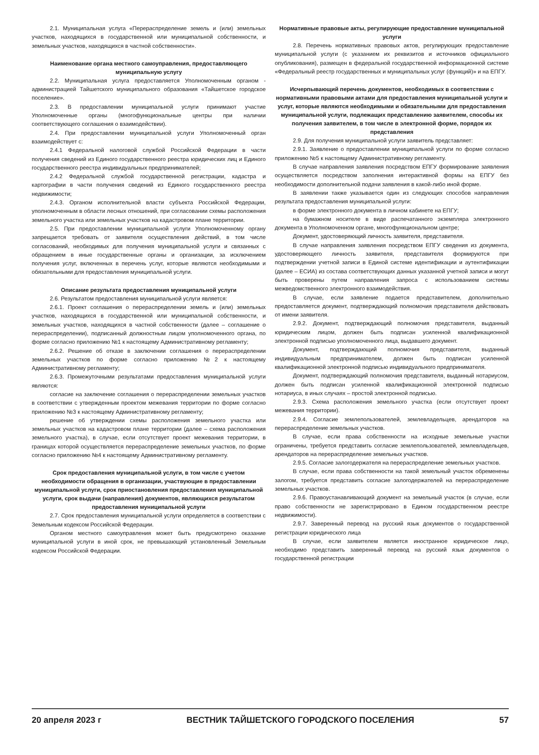2.1. Муниципальная услуга «Перераспределение земель и (или) земельных участков, находящихся в государственной или муниципальной собственности, и земельных участков, находящихся в частной собственности».
Наименование органа местного самоуправления, предоставляющего муниципальную услугу
2.2. Муниципальная услуга предоставляется Уполномоченным органом - администрацией Тайшетского муниципального образования «Тайшетское городское поселение».
2.3. В предоставлении муниципальной услуги принимают участие Уполномоченные органы (многофункциональные центры при наличии соответствующего соглашения о взаимодействии).
2.4. При предоставлении муниципальной услуги Уполномоченный орган взаимодействует с:
2.4.1 Федеральной налоговой службой Российской Федерации в части получения сведений из Единого государственного реестра юридических лиц и Единого государственного реестра индивидуальных предпринимателей;
2.4.2 Федеральной службой государственной регистрации, кадастра и картографии в части получения сведений из Единого государственного реестра недвижимости;
2.4.3. Органом исполнительной власти субъекта Российской Федерации, уполномоченным в области лесных отношений, при согласовании схемы расположения земельного участка или земельных участков на кадастровом плане территории.
2.5. При предоставлении муниципальной услуги Уполномоченному органу запрещается требовать от заявителя осуществления действий, в том числе согласований, необходимых для получения муниципальной услуги и связанных с обращением в иные государственные органы и организации, за исключением получения услуг, включенных в перечень услуг, которые являются необходимыми и обязательными для предоставления муниципальной услуги.
Описание результата предоставления муниципальной услуги
2.6. Результатом предоставления муниципальной услуги является:
2.6.1. Проект соглашения о перераспределении земель и (или) земельных участков, находящихся в государственной или муниципальной собственности, и земельных участков, находящихся в частной собственности (далее – соглашение о перераспределении), подписанный должностным лицом уполномоченного органа, по форме согласно приложению №1 к настоящему Административному регламенту;
2.6.2. Решение об отказе в заключении соглашения о перераспределении земельных участков по форме согласно приложению №2 к настоящему Административному регламенту;
2.6.3. Промежуточными результатами предоставления муниципальной услуги являются:
согласие на заключение соглашения о перераспределении земельных участков в соответствии с утвержденным проектом межевания территории по форме согласно приложению №3 к настоящему Административному регламенту;
решение об утверждении схемы расположения земельного участка или земельных участков на кадастровом плане территории (далее – схема расположения земельного участка), в случае, если отсутствует проект межевания территории, в границах которой осуществляется перераспределение земельных участков, по форме согласно приложению №4 к настоящему Административному регламенту.
Срок предоставления муниципальной услуги, в том числе с учетом необходимости обращения в организации, участвующие в предоставлении муниципальной услуги, срок приостановления предоставления муниципальной услуги, срок выдачи (направления) документов, являющихся результатом предоставления муниципальной услуги
2.7. Срок предоставления муниципальной услуги определяется в соответствии с Земельным кодексом Российской Федерации.
Органом местного самоуправления может быть предусмотрено оказание муниципальной услуги в иной срок, не превышающий установленный Земельным кодексом Российской Федерации.
Нормативные правовые акты, регулирующие предоставление муниципальной услуги
2.8. Перечень нормативных правовых актов, регулирующих предоставление муниципальной услуги (с указанием их реквизитов и источников официального опубликования), размещен в федеральной государственной информационной системе «Федеральный реестр государственных и муниципальных услуг (функций)» и на ЕПГУ.
Исчерпывающий перечень документов, необходимых в соответствии с нормативными правовыми актами для предоставления муниципальной услуги и услуг, которые являются необходимыми и обязательными для предоставления муниципальной услуги, подлежащих представлению заявителем, способы их получения заявителем, в том числе в электронной форме, порядок их представления
2.9. Для получения муниципальной услуги заявитель представляет:
2.9.1. Заявление о предоставлении муниципальной услуги по форме согласно приложению №5 к настоящему Административному регламенту.
В случае направления заявления посредством ЕПГУ формирование заявления осуществляется посредством заполнения интерактивной формы на ЕПГУ без необходимости дополнительной подачи заявления в какой-либо иной форме.
В заявлении также указывается один из следующих способов направления результата предоставления муниципальной услуги:
в форме электронного документа в личном кабинете на ЕПГУ;
на бумажном носителе в виде распечатанного экземпляра электронного документа в Уполномоченном органе, многофункциональном центре;
Документ, удостоверяющий личность заявителя, представителя.
В случае направления заявления посредством ЕПГУ сведения из документа, удостоверяющего личность заявителя, представителя формируются при подтверждении учетной записи в Единой системе идентификации и аутентификации (далее – ЕСИА) из состава соответствующих данных указанной учетной записи и могут быть проверены путем направления запроса с использованием системы межведомственного электронного взаимодействия.
В случае, если заявление подается представителем, дополнительно предоставляется документ, подтверждающий полномочия представителя действовать от имени заявителя.
2.9.2. Документ, подтверждающий полномочия представителя, выданный юридическим лицом, должен быть подписан усиленной квалификационной электронной подписью уполномоченного лица, выдавшего документ.
Документ, подтверждающий полномочия представителя, выданный индивидуальным предпринимателем, должен быть подписан усиленной квалификационной электронной подписью индивидуального предпринимателя.
Документ, подтверждающий полномочия представителя, выданный нотариусом, должен быть подписан усиленной квалификационной электронной подписью нотариуса, в иных случаях – простой электронной подписью.
2.9.3. Схема расположения земельного участка (если отсутствует проект межевания территории).
2.9.4. Согласие землепользователей, землевладельцев, арендаторов на перераспределение земельных участков.
В случае, если права собственности на исходные земельные участки ограничены, требуется представить согласие землепользователей, землевладельцев, арендаторов на перераспределение земельных участков.
2.9.5. Согласие залогодержателя на перераспределение земельных участков.
В случае, если права собственности на такой земельный участок обременены залогом, требуется представить согласие залогодержателей на перераспределение земельных участков.
2.9.6. Правоустанавливающий документ на земельный участок (в случае, если право собственности не зарегистрировано в Едином государственном реестре недвижимости).
2.9.7. Заверенный перевод на русский язык документов о государственной регистрации юридического лица
В случае, если заявителем является иностранное юридическое лицо, необходимо представить заверенный перевод на русский язык документов о государственной регистрации
20 апреля 2023 г ВЕСТНИК ТАЙШЕТСКОГО ГОРОДСКОГО ПОСЕЛЕНИЯ 57